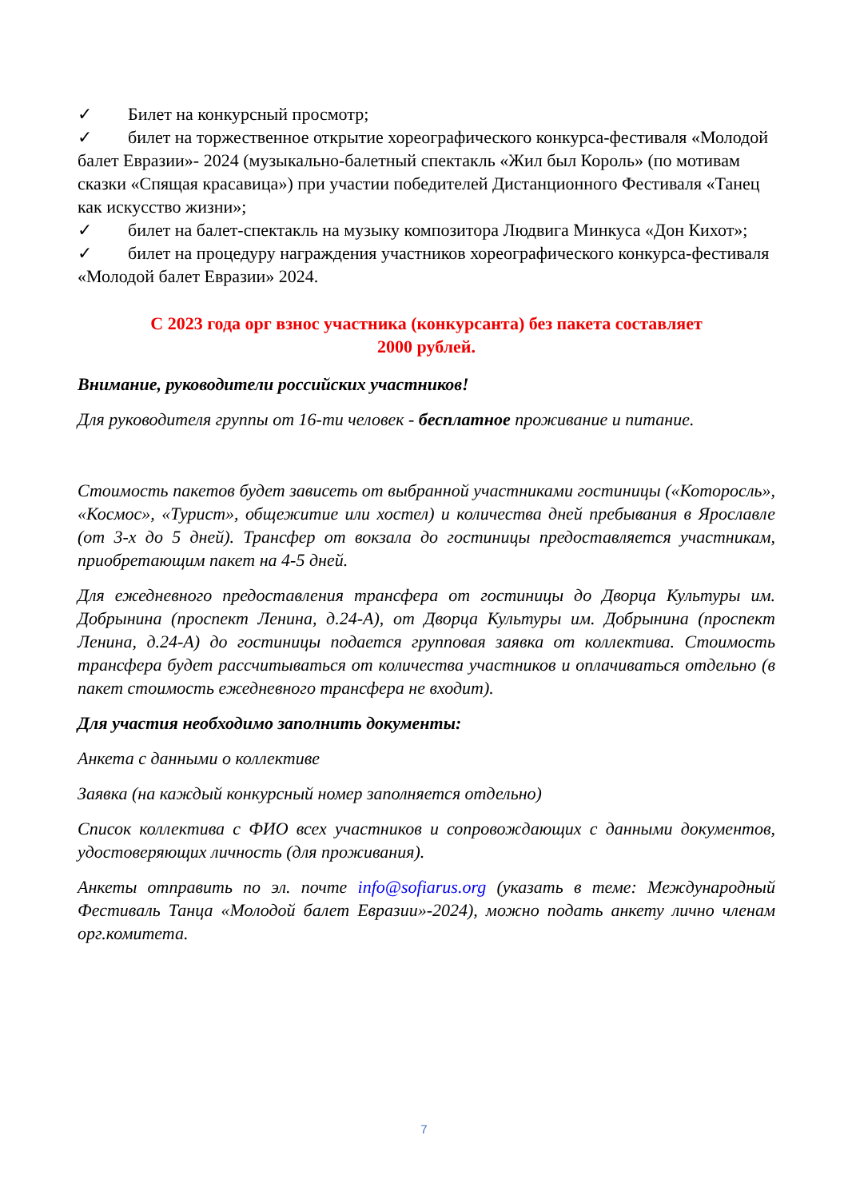✓ Билет на конкурсный просмотр;
✓ билет на торжественное открытие хореографического конкурса-фестиваля «Молодой балет Евразии»- 2024 (музыкально-балетный спектакль «Жил был Король» (по мотивам сказки «Спящая красавица») при участии победителей Дистанционного Фестиваля «Танец как искусство жизни»;
✓ билет на балет-спектакль на музыку композитора Людвига Минкуса «Дон Кихот»;
✓ билет на процедуру награждения участников хореографического конкурса-фестиваля «Молодой балет Евразии» 2024.
С 2023 года орг взнос участника (конкурсанта) без пакета составляет
2000 рублей.
Внимание, руководители российских участников!
Для руководителя группы от 16-ти человек - бесплатное проживание и питание.
Стоимость пакетов будет зависеть от выбранной участниками гостиницы («Которосль», «Космос», «Турист», общежитие или хостел) и количества дней пребывания в Ярославле (от 3-х до 5 дней). Трансфер от вокзала до гостиницы предоставляется участникам, приобретающим пакет на 4-5 дней.
Для ежедневного предоставления трансфера от гостиницы до Дворца Культуры им. Добрынина (проспект Ленина, д.24-А), от Дворца Культуры им. Добрынина (проспект Ленина, д.24-А) до гостиницы подается групповая заявка от коллектива. Стоимость трансфера будет рассчитываться от количества участников и оплачиваться отдельно (в пакет стоимость ежедневного трансфера не входит).
Для участия необходимо заполнить документы:
Анкета с данными о коллективе
Заявка (на каждый конкурсный номер заполняется отдельно)
Список коллектива с ФИО всех участников и сопровождающих с данными документов, удостоверяющих личность (для проживания).
Анкеты отправить по эл. почте info@sofiarus.org (указать в теме: Международный Фестиваль Танца «Молодой балет Евразии»-2024), можно подать анкету лично членам орг.комитета.
7